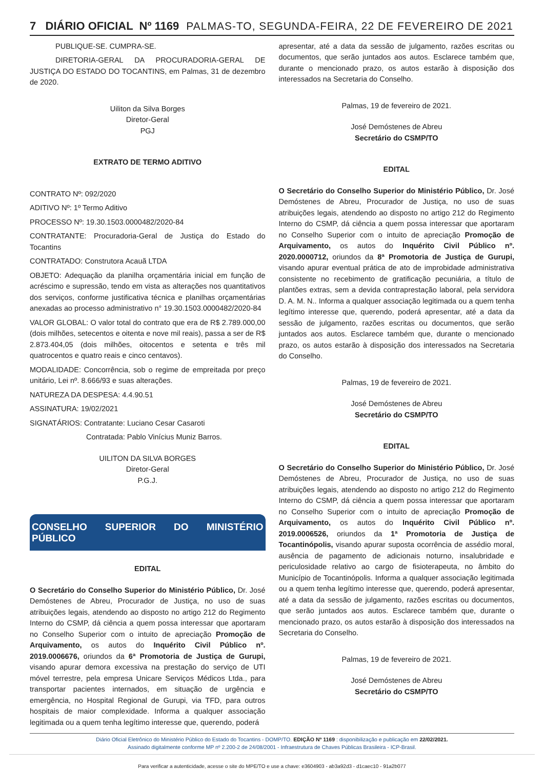7 DIÁRIO OFICIAL Nº 1169 PALMAS-TO, SEGUNDA-FEIRA, 22 DE FEVEREIRO DE 2021
PUBLIQUE-SE. CUMPRA-SE.
DIRETORIA-GERAL DA PROCURADORIA-GERAL DE JUSTIÇA DO ESTADO DO TOCANTINS, em Palmas, 31 de dezembro de 2020.
Uiliton da Silva Borges
Diretor-Geral
PGJ
EXTRATO DE TERMO ADITIVO
CONTRATO Nº: 092/2020
ADITIVO Nº: 1º Termo Aditivo
PROCESSO Nº: 19.30.1503.0000482/2020-84
CONTRATANTE: Procuradoria-Geral de Justiça do Estado do Tocantins
CONTRATADO: Construtora Acauã LTDA
OBJETO: Adequação da planilha orçamentária inicial em função de acréscimo e supressão, tendo em vista as alterações nos quantitativos dos serviços, conforme justificativa técnica e planilhas orçamentárias anexadas ao processo administrativo n° 19.30.1503.0000482/2020-84
VALOR GLOBAL: O valor total do contrato que era de R$ 2.789.000,00 (dois milhões, setecentos e oitenta e nove mil reais), passa a ser de R$ 2.873.404,05 (dois milhões, oitocentos e setenta e três mil quatrocentos e quatro reais e cinco centavos).
MODALIDADE: Concorrência, sob o regime de empreitada por preço unitário, Lei nº. 8.666/93 e suas alterações.
NATUREZA DA DESPESA: 4.4.90.51
ASSINATURA: 19/02/2021
SIGNATÁRIOS: Contratante: Luciano Cesar Casaroti
Contratada: Pablo Vinícius Muniz Barros.
UILITON DA SILVA BORGES
Diretor-Geral
P.G.J.
CONSELHO SUPERIOR DO MINISTÉRIO PÚBLICO
EDITAL
O Secretário do Conselho Superior do Ministério Público, Dr. José Demóstenes de Abreu, Procurador de Justiça, no uso de suas atribuições legais, atendendo ao disposto no artigo 212 do Regimento Interno do CSMP, dá ciência a quem possa interessar que aportaram no Conselho Superior com o intuito de apreciação Promoção de Arquivamento, os autos do Inquérito Civil Público nº. 2019.0006676, oriundos da 6ª Promotoria de Justiça de Gurupi, visando apurar demora excessiva na prestação do serviço de UTI móvel terrestre, pela empresa Unicare Serviços Médicos Ltda., para transportar pacientes internados, em situação de urgência e emergência, no Hospital Regional de Gurupi, via TFD, para outros hospitais de maior complexidade. Informa a qualquer associação legitimada ou a quem tenha legítimo interesse que, querendo, poderá
apresentar, até a data da sessão de julgamento, razões escritas ou documentos, que serão juntados aos autos. Esclarece também que, durante o mencionado prazo, os autos estarão à disposição dos interessados na Secretaria do Conselho.
Palmas, 19 de fevereiro de 2021.
José Demóstenes de Abreu
Secretário do CSMP/TO
EDITAL
O Secretário do Conselho Superior do Ministério Público, Dr. José Demóstenes de Abreu, Procurador de Justiça, no uso de suas atribuições legais, atendendo ao disposto no artigo 212 do Regimento Interno do CSMP, dá ciência a quem possa interessar que aportaram no Conselho Superior com o intuito de apreciação Promoção de Arquivamento, os autos do Inquérito Civil Público nº. 2020.0000712, oriundos da 8ª Promotoria de Justiça de Gurupi, visando apurar eventual prática de ato de improbidade administrativa consistente no recebimento de gratificação pecuniária, a título de plantões extras, sem a devida contraprestação laboral, pela servidora D. A. M. N.. Informa a qualquer associação legitimada ou a quem tenha legítimo interesse que, querendo, poderá apresentar, até a data da sessão de julgamento, razões escritas ou documentos, que serão juntados aos autos. Esclarece também que, durante o mencionado prazo, os autos estarão à disposição dos interessados na Secretaria do Conselho.
Palmas, 19 de fevereiro de 2021.
José Demóstenes de Abreu
Secretário do CSMP/TO
EDITAL
O Secretário do Conselho Superior do Ministério Público, Dr. José Demóstenes de Abreu, Procurador de Justiça, no uso de suas atribuições legais, atendendo ao disposto no artigo 212 do Regimento Interno do CSMP, dá ciência a quem possa interessar que aportaram no Conselho Superior com o intuito de apreciação Promoção de Arquivamento, os autos do Inquérito Civil Público nº. 2019.0006526, oriundos da 1ª Promotoria de Justiça de Tocantinópolis, visando apurar suposta ocorrência de assédio moral, ausência de pagamento de adicionais noturno, insalubridade e periculosidade relativo ao cargo de fisioterapeuta, no âmbito do Município de Tocantinópolis. Informa a qualquer associação legitimada ou a quem tenha legítimo interesse que, querendo, poderá apresentar, até a data da sessão de julgamento, razões escritas ou documentos, que serão juntados aos autos. Esclarece também que, durante o mencionado prazo, os autos estarão à disposição dos interessados na Secretaria do Conselho.
Palmas, 19 de fevereiro de 2021.
José Demóstenes de Abreu
Secretário do CSMP/TO
Diário Oficial Eletrônico do Ministério Público do Estado do Tocantins - DOMP/TO. EDIÇÃO Nº 1169 : disponibilização e publicação em 22/02/2021.
Assinado digitalmente conforme MP nº 2.200-2 de 24/08/2001 - Infraestrutura de Chaves Públicas Brasileira - ICP-Brasil.
Para verificar a autenticidade, acesse o site do MPE/TO e use a chave: e3604903 - ab3a92d3 - d1caec10 - 91a2b077